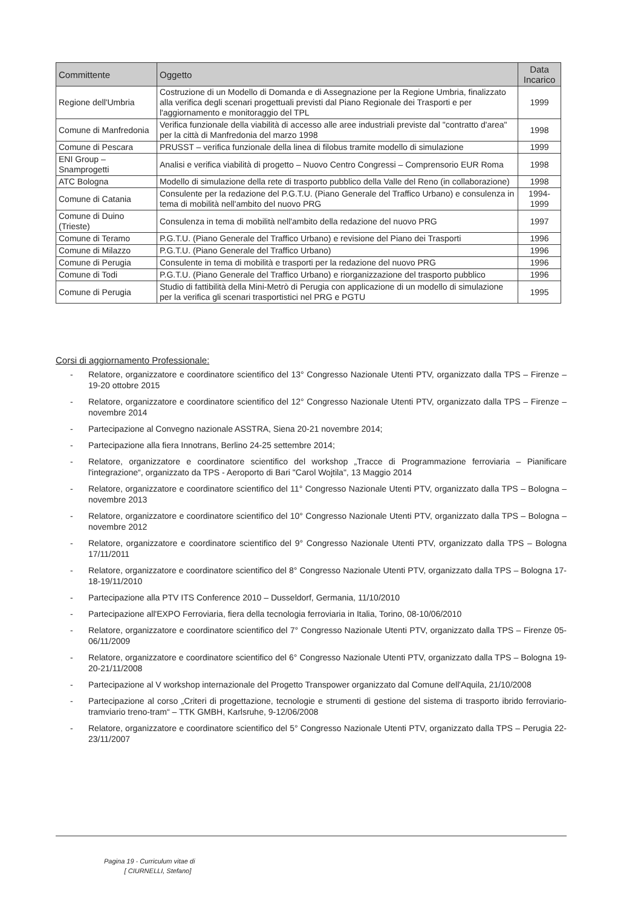| Committente | Oggetto | Data Incarico |
| --- | --- | --- |
| Regione dell'Umbria | Costruzione di un Modello di Domanda e di Assegnazione per la Regione Umbria, finalizzato alla verifica degli scenari progettuali previsti dal Piano Regionale dei Trasporti e per l'aggiornamento e monitoraggio del TPL | 1999 |
| Comune di Manfredonia | Verifica funzionale della viabilità di accesso alle aree industriali previste dal "contratto d'area" per la città di Manfredonia del marzo 1998 | 1998 |
| Comune di Pescara | PRUSST – verifica funzionale della linea di filobus tramite modello di simulazione | 1999 |
| ENI Group – Snamprogetti | Analisi e verifica viabilità di progetto – Nuovo Centro Congressi – Comprensorio EUR Roma | 1998 |
| ATC Bologna | Modello di simulazione della rete di trasporto pubblico della Valle del Reno (in collaborazione) | 1998 |
| Comune di Catania | Consulente per la redazione del P.G.T.U. (Piano Generale del Traffico Urbano) e consulenza in tema di mobilità nell'ambito del nuovo PRG | 1994-1999 |
| Comune di Duino (Trieste) | Consulenza in tema di mobilità nell'ambito della redazione del nuovo PRG | 1997 |
| Comune di Teramo | P.G.T.U. (Piano Generale del Traffico Urbano) e revisione del Piano dei Trasporti | 1996 |
| Comune di Milazzo | P.G.T.U. (Piano Generale del Traffico Urbano) | 1996 |
| Comune di Perugia | Consulente in tema di mobilità e trasporti per la redazione del nuovo PRG | 1996 |
| Comune di Todi | P.G.T.U. (Piano Generale del Traffico Urbano) e riorganizzazione del trasporto pubblico | 1996 |
| Comune di Perugia | Studio di fattibilità della Mini-Metrò di Perugia con applicazione di un modello di simulazione per la verifica gli scenari trasportistici nel PRG e PGTU | 1995 |
Corsi di aggiornamento Professionale:
- Relatore, organizzatore e coordinatore scientifico del 13° Congresso Nazionale Utenti PTV, organizzato dalla TPS – Firenze – 19-20 ottobre 2015
- Relatore, organizzatore e coordinatore scientifico del 12° Congresso Nazionale Utenti PTV, organizzato dalla TPS – Firenze – novembre 2014
- Partecipazione al Convegno nazionale ASSTRA, Siena 20-21 novembre 2014;
- Partecipazione alla fiera Innotrans, Berlino 24-25 settembre 2014;
- Relatore, organizzatore e coordinatore scientifico del workshop „Tracce di Programmazione ferroviaria – Pianificare l'integrazione“, organizzato da TPS - Aeroporto di Bari "Carol Wojtila", 13 Maggio 2014
- Relatore, organizzatore e coordinatore scientifico del 11° Congresso Nazionale Utenti PTV, organizzato dalla TPS – Bologna – novembre 2013
- Relatore, organizzatore e coordinatore scientifico del 10° Congresso Nazionale Utenti PTV, organizzato dalla TPS – Bologna – novembre 2012
- Relatore, organizzatore e coordinatore scientifico del 9° Congresso Nazionale Utenti PTV, organizzato dalla TPS – Bologna 17/11/2011
- Relatore, organizzatore e coordinatore scientifico del 8° Congresso Nazionale Utenti PTV, organizzato dalla TPS – Bologna 17-18-19/11/2010
- Partecipazione alla PTV ITS Conference 2010 – Dusseldorf, Germania, 11/10/2010
- Partecipazione all'EXPO Ferroviaria, fiera della tecnologia ferroviaria in Italia, Torino, 08-10/06/2010
- Relatore, organizzatore e coordinatore scientifico del 7° Congresso Nazionale Utenti PTV, organizzato dalla TPS – Firenze 05-06/11/2009
- Relatore, organizzatore e coordinatore scientifico del 6° Congresso Nazionale Utenti PTV, organizzato dalla TPS – Bologna 19-20-21/11/2008
- Partecipazione al V workshop internazionale del Progetto Transpower organizzato dal Comune dell'Aquila, 21/10/2008
- Partecipazione al corso „Criteri di progettazione, tecnologie e strumenti di gestione del sistema di trasporto ibrido ferroviario-tramviario treno-tram“ – TTK GMBH, Karlsruhe, 9-12/06/2008
- Relatore, organizzatore e coordinatore scientifico del 5° Congresso Nazionale Utenti PTV, organizzato dalla TPS – Perugia 22-23/11/2007
Pagina 19 - Curriculum vitae di
[ CIURNELLI, Stefano]